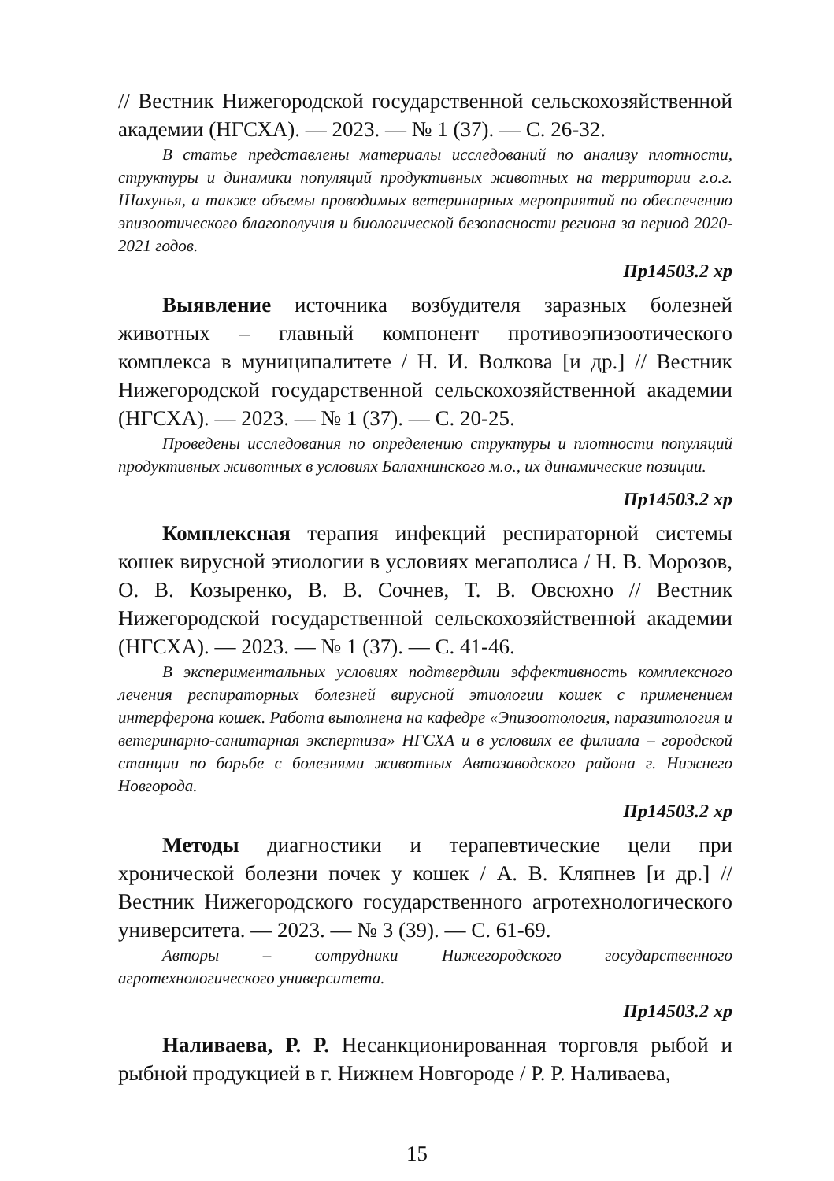// Вестник Нижегородской государственной сельскохозяйственной академии (НГСХА). — 2023. — № 1 (37). — С. 26-32.
В статье представлены материалы исследований по анализу плотности, структуры и динамики популяций продуктивных животных на территории г.о.г. Шахунья, а также объемы проводимых ветеринарных мероприятий по обеспечению эпизоотического благополучия и биологической безопасности региона за период 2020-2021 годов.
Пр14503.2 хр
Выявление источника возбудителя заразных болезней животных – главный компонент противоэпизоотического комплекса в муниципалитете / Н. И. Волкова [и др.] // Вестник Нижегородской государственной сельскохозяйственной академии (НГСХА). — 2023. — № 1 (37). — С. 20-25.
Проведены исследования по определению структуры и плотности популяций продуктивных животных в условиях Балахнинского м.о., их динамические позиции.
Пр14503.2 хр
Комплексная терапия инфекций респираторной системы кошек вирусной этиологии в условиях мегаполиса / Н. В. Морозов, О. В. Козыренко, В. В. Сочнев, Т. В. Овсюхно // Вестник Нижегородской государственной сельскохозяйственной академии (НГСХА). — 2023. — № 1 (37). — С. 41-46.
В экспериментальных условиях подтвердили эффективность комплексного лечения респираторных болезней вирусной этиологии кошек с применением интерферона кошек. Работа выполнена на кафедре «Эпизоотология, паразитология и ветеринарно-санитарная экспертиза» НГСХА и в условиях ее филиала – городской станции по борьбе с болезнями животных Автозаводского района г. Нижнего Новгорода.
Пр14503.2 хр
Методы диагностики и терапевтические цели при хронической болезни почек у кошек / А. В. Кляпнев [и др.] // Вестник Нижегородского государственного агротехнологического университета. — 2023. — № 3 (39). — С. 61-69.
Авторы – сотрудники Нижегородского государственного агротехнологического университета.
Пр14503.2 хр
Наливаева, Р. Р. Несанкционированная торговля рыбой и рыбной продукцией в г. Нижнем Новгороде / Р. Р. Наливаева,
15